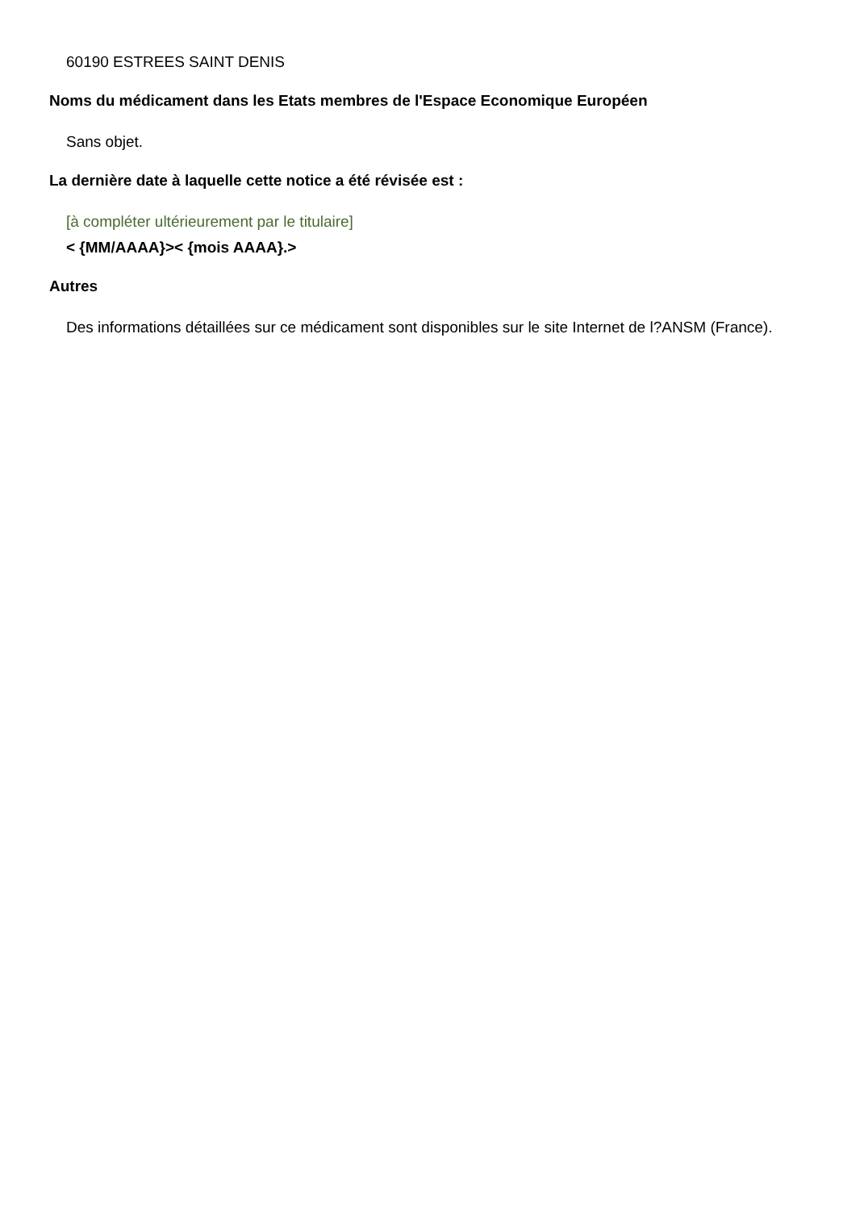60190 ESTREES SAINT DENIS
Noms du médicament dans les Etats membres de l'Espace Economique Européen
Sans objet.
La dernière date à laquelle cette notice a été révisée est :
[à compléter ultérieurement par le titulaire]
< {MM/AAAA}>< {mois AAAA}.>
Autres
Des informations détaillées sur ce médicament sont disponibles sur le site Internet de l?ANSM (France).